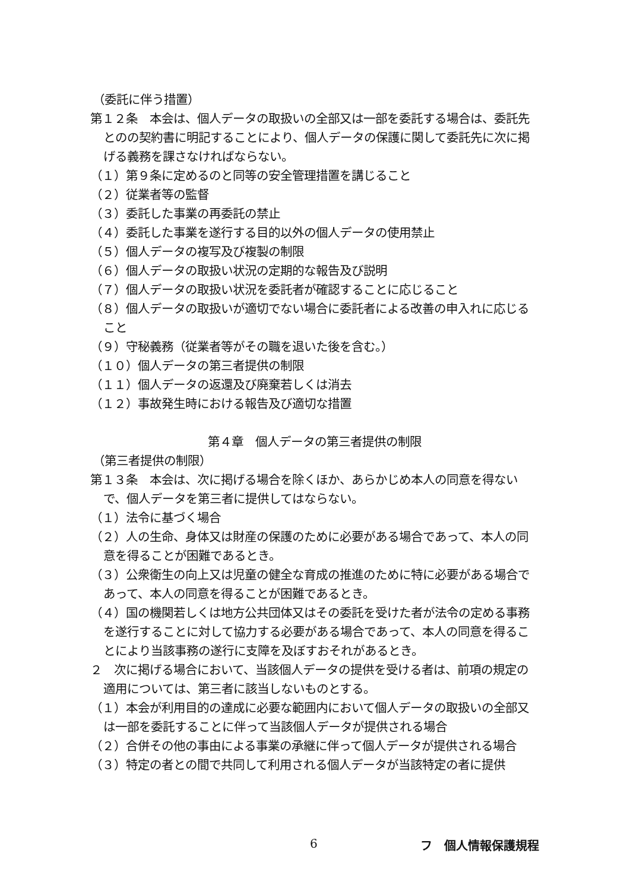（委託に伴う措置）
第１２条　本会は、個人データの取扱いの全部又は一部を委託する場合は、委託先とのの契約書に明記することにより、個人データの保護に関して委託先に次に掲げる義務を課さなければならない。
（１）第９条に定めるのと同等の安全管理措置を講じること
（２）従業者等の監督
（３）委託した事業の再委託の禁止
（４）委託した事業を遂行する目的以外の個人データの使用禁止
（５）個人データの複写及び複製の制限
（６）個人データの取扱い状況の定期的な報告及び説明
（７）個人データの取扱い状況を委託者が確認することに応じること
（８）個人データの取扱いが適切でない場合に委託者による改善の申入れに応じること
（９）守秘義務（従業者等がその職を退いた後を含む。）
（１０）個人データの第三者提供の制限
（１１）個人データの返還及び廃棄若しくは消去
（１２）事故発生時における報告及び適切な措置
第４章　個人データの第三者提供の制限
（第三者提供の制限）
第１３条　本会は、次に掲げる場合を除くほか、あらかじめ本人の同意を得ないで、個人データを第三者に提供してはならない。
（１）法令に基づく場合
（２）人の生命、身体又は財産の保護のために必要がある場合であって、本人の同意を得ることが困難であるとき。
（３）公衆衛生の向上又は児童の健全な育成の推進のために特に必要がある場合であって、本人の同意を得ることが困難であるとき。
（４）国の機関若しくは地方公共団体又はその委託を受けた者が法令の定める事務を遂行することに対して協力する必要がある場合であって、本人の同意を得ることにより当該事務の遂行に支障を及ぼすおそれがあるとき。
２　次に掲げる場合において、当該個人データの提供を受ける者は、前項の規定の適用については、第三者に該当しないものとする。
（１）本会が利用目的の達成に必要な範囲内において個人データの取扱いの全部又は一部を委託することに伴って当該個人データが提供される場合
（２）合併その他の事由による事業の承継に伴って個人データが提供される場合
（３）特定の者との間で共同して利用される個人データが当該特定の者に提供
6 フ　個人情報保護規程